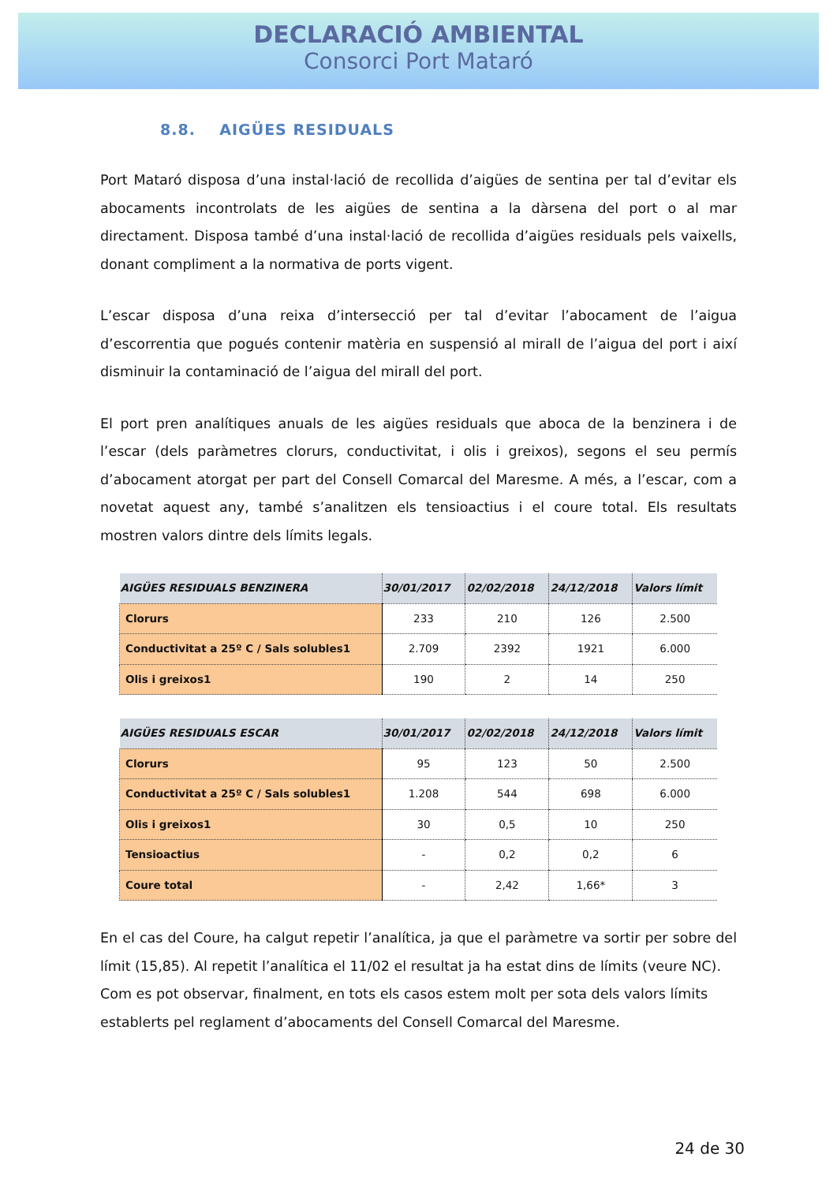DECLARACIÓ AMBIENTAL
Consorci Port Mataró
8.8. AIGÜES RESIDUALS
Port Mataró disposa d’una instal·lació de recollida d’aigües de sentina per tal d’evitar els abocaments incontrolats de les aigües de sentina a la dàrsena del port o al mar directament. Disposa també d’una instal·lació de recollida d’aigües residuals pels vaixells, donant compliment a la normativa de ports vigent.
L’escar disposa d’una reixa d’intersecció per tal d’evitar l’abocament de l’aigua d’escorrentia que pogués contenir matèria en suspensió al mirall de l’aigua del port i així disminuir la contaminació de l’aigua del mirall del port.
El port pren analítiques anuals de les aigües residuals que aboca de la benzinera i de l’escar (dels paràmetres clorurs, conductivitat, i olis i greixos), segons el seu permís d’abocament atorgat per part del Consell Comarcal del Maresme. A més, a l’escar, com a novetat aquest any, també s’analitzen els tensioactius i el coure total. Els resultats mostren valors dintre dels límits legals.
| AIGÜES RESIDUALS BENZINERA | 30/01/2017 | 02/02/2018 | 24/12/2018 | Valors límit |
| --- | --- | --- | --- | --- |
| Clorurs | 233 | 210 | 126 | 2.500 |
| Conductivitat a 25º C / Sals solubles1 | 2.709 | 2392 | 1921 | 6.000 |
| Olis i greixos1 | 190 | 2 | 14 | 250 |
| AIGÜES RESIDUALS ESCAR | 30/01/2017 | 02/02/2018 | 24/12/2018 | Valors límit |
| --- | --- | --- | --- | --- |
| Clorurs | 95 | 123 | 50 | 2.500 |
| Conductivitat a 25º C / Sals solubles1 | 1.208 | 544 | 698 | 6.000 |
| Olis i greixos1 | 30 | 0,5 | 10 | 250 |
| Tensioactius | - | 0,2 | 0,2 | 6 |
| Coure total | - | 2,42 | 1,66* | 3 |
En el cas del Coure, ha calgut repetir l’analítica, ja que el paràmetre va sortir per sobre del límit (15,85). Al repetit l’analítica el 11/02 el resultat ja ha estat dins de límits (veure NC).
Com es pot observar, finalment, en tots els casos estem molt per sota dels valors límits establerts pel reglament d’abocaments del Consell Comarcal del Maresme.
24 de 30